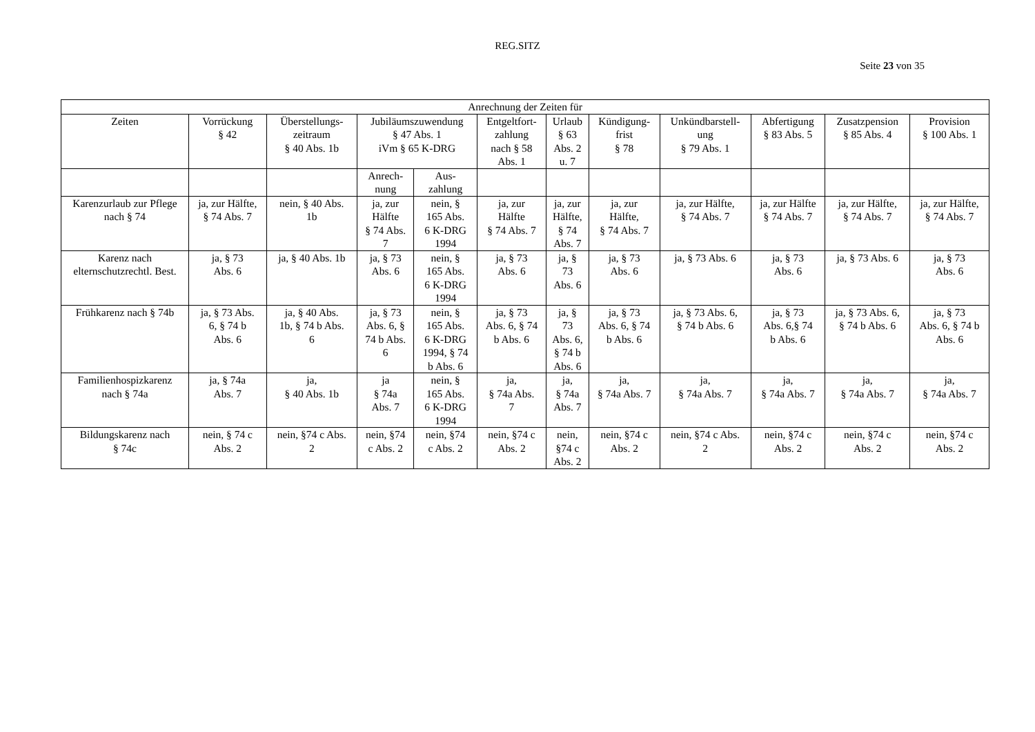REG.SITZ
Seite 23 von 35
| Anrechnung der Zeiten für | | | | | | | | | | | |
| --- | --- | --- | --- | --- | --- | --- | --- | --- | --- | --- | --- |
| Zeiten | Vorrückung § 42 | Überstellungs- zeitraum § 40 Abs. 1b | Jubiläumszuwendung § 47 Abs. 1 iVm § 65 K-DRG | | Entgeltfort- zahlung nach § 58 Abs. 1 | Urlaub § 63 Abs. 2 u. 7 | Kündigung- frist § 78 | Unkündbarstell- ung § 79 Abs. 1 | Abfertigung § 83 Abs. 5 | Zusatzpension § 85 Abs. 4 | Provision § 100 Abs. 1 |
| | | | Anrech- nung | Aus- zahlung | | | | | | | |
| Karenzurlaub zur Pflege nach § 74 | ja, zur Hälfte, § 74 Abs. 7 | nein, § 40 Abs. 1b | ja, zur Hälfte § 74 Abs. 7 | nein, § 165 Abs. 6 K-DRG 1994 | ja, zur Hälfte § 74 Abs. 7 | ja, zur Hälfte, § 74 Abs. 7 | ja, zur Hälfte, § 74 Abs. 7 | ja, zur Hälfte, § 74 Abs. 7 | ja, zur Hälfte § 74 Abs. 7 | ja, zur Hälfte, § 74 Abs. 7 | ja, zur Hälfte, § 74 Abs. 7 |
| Karenz nach elternschutzrechtl. Best. | ja, § 73 Abs. 6 | ja, § 40 Abs. 1b | ja, § 73 Abs. 6 | nein, § 165 Abs. 6 K-DRG 1994 | ja, § 73 Abs. 6 | ja, § 73 Abs. 6 | ja, § 73 Abs. 6 | ja, § 73 Abs. 6 | ja, § 73 Abs. 6 | ja, § 73 Abs. 6 | ja, § 73 Abs. 6 |
| Frühkarenz nach § 74b | ja, § 73 Abs. 6, § 74 b Abs. 6 | ja, § 40 Abs. 1b, § 74 b Abs. 6 | ja, § 73 Abs. 6, § 74 b Abs. 6 | nein, § 165 Abs. 6 K-DRG 1994, § 74 b Abs. 6 | ja, § 73 Abs. 6, § 74 b Abs. 6 | ja, § 73 Abs. 6, § 74 b Abs. 6 | ja, § 73 Abs. 6, § 74 b Abs. 6 | ja, § 73 Abs. 6, § 74 b Abs. 6 | ja, § 73 Abs. 6,§ 74 b Abs. 6 | ja, § 73 Abs. 6, § 74 b Abs. 6 | ja, § 73 Abs. 6, § 74 b Abs. 6 |
| Familienhospizkarenz nach § 74a | ja, § 74a Abs. 7 | ja, § 40 Abs. 1b | ja § 74a Abs. 7 | nein, § 165 Abs. 6 K-DRG 1994 | ja, § 74a Abs. 7 | ja, § 74a Abs. 7 | ja, § 74a Abs. 7 | ja, § 74a Abs. 7 | ja, § 74a Abs. 7 | ja, § 74a Abs. 7 | ja, § 74a Abs. 7 |
| Bildungskarenz nach § 74c | nein, § 74 c Abs. 2 | nein, §74 c Abs. 2 | nein, §74 c Abs. 2 | nein, §74 c Abs. 2 | nein, §74 c Abs. 2 | nein, §74 c Abs. 2 | nein, §74 c Abs. 2 | nein, §74 c Abs. 2 | nein, §74 c Abs. 2 | nein, §74 c Abs. 2 | nein, §74 c Abs. 2 |